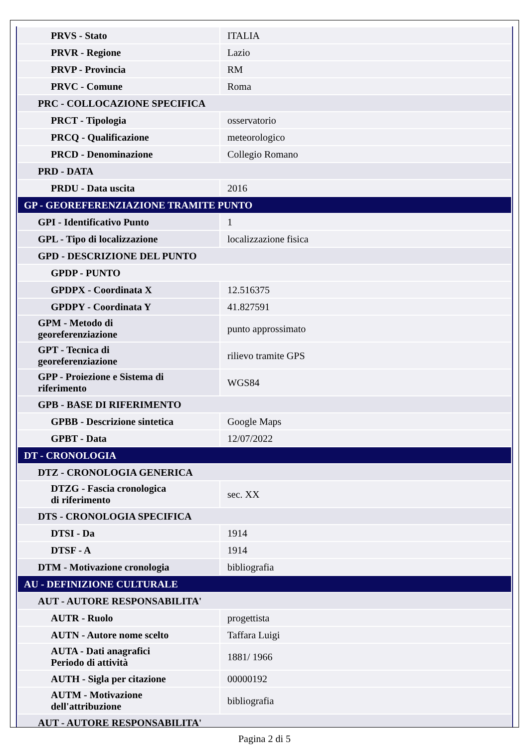| PRVS - Stato | ITALIA |
| PRVR - Regione | Lazio |
| PRVP - Provincia | RM |
| PRVC - Comune | Roma |
| PRC - COLLOCAZIONE SPECIFICA | |
| PRCT - Tipologia | osservatorio |
| PRCQ - Qualificazione | meteorologico |
| PRCD - Denominazione | Collegio Romano |
| PRD - DATA | |
| PRDU - Data uscita | 2016 |
| GP - GEOREFERENZIAZIONE TRAMITE PUNTO | |
| GPI - Identificativo Punto | 1 |
| GPL - Tipo di localizzazione | localizzazione fisica |
| GPD - DESCRIZIONE DEL PUNTO | |
| GPDP - PUNTO | |
| GPDPX - Coordinata X | 12.516375 |
| GPDPY - Coordinata Y | 41.827591 |
| GPM - Metodo di georeferenziazione | punto approssimato |
| GPT - Tecnica di georeferenziazione | rilievo tramite GPS |
| GPP - Proiezione e Sistema di riferimento | WGS84 |
| GPB - BASE DI RIFERIMENTO | |
| GPBB - Descrizione sintetica | Google Maps |
| GPBT - Data | 12/07/2022 |
| DT - CRONOLOGIA | |
| DTZ - CRONOLOGIA GENERICA | |
| DTZG - Fascia cronologica di riferimento | sec. XX |
| DTS - CRONOLOGIA SPECIFICA | |
| DTSI - Da | 1914 |
| DTSF - A | 1914 |
| DTM - Motivazione cronologia | bibliografia |
| AU - DEFINIZIONE CULTURALE | |
| AUT - AUTORE RESPONSABILITA' | |
| AUTR - Ruolo | progettista |
| AUTN - Autore nome scelto | Taffara Luigi |
| AUTA - Dati anagrafici Periodo di attività | 1881/ 1966 |
| AUTH - Sigla per citazione | 00000192 |
| AUTM - Motivazione dell'attribuzione | bibliografia |
| AUT - AUTORE RESPONSABILITA' | |
Pagina 2 di 5